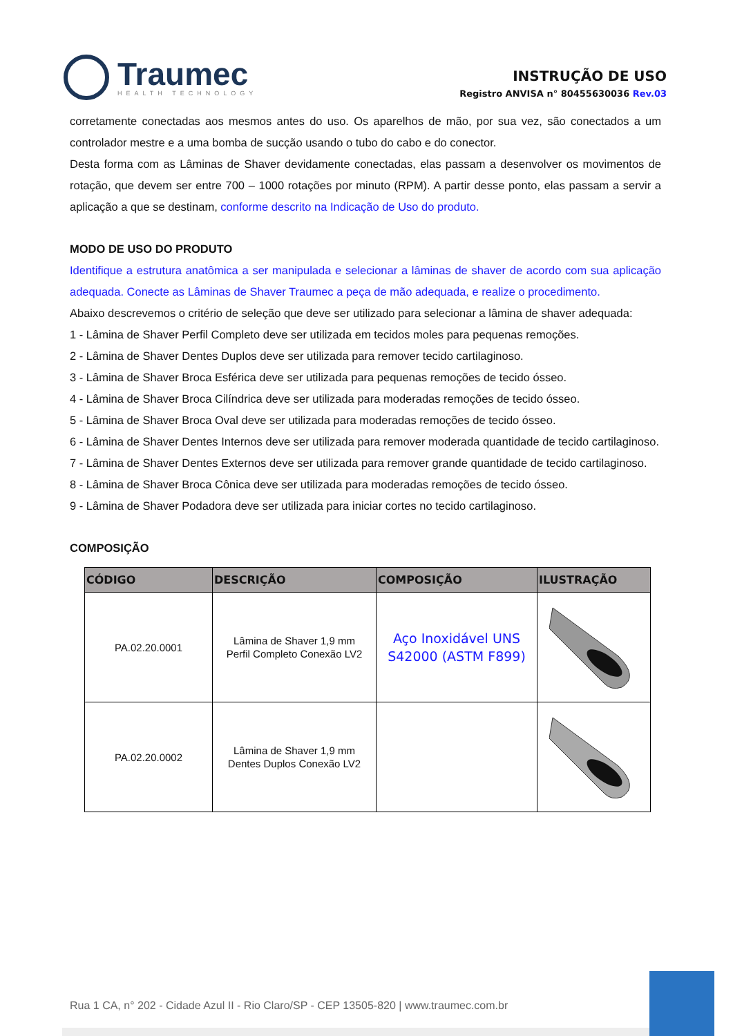Traumec
HEALTH TECHNOLOGY
INSTRUÇÃO DE USO
Registro ANVISA n° 80455630036 Rev.03
corretamente conectadas aos mesmos antes do uso. Os aparelhos de mão, por sua vez, são conectados a um controlador mestre e a uma bomba de sucção usando o tubo do cabo e do conector.
Desta forma com as Lâminas de Shaver devidamente conectadas, elas passam a desenvolver os movimentos de rotação, que devem ser entre 700 – 1000 rotações por minuto (RPM). A partir desse ponto, elas passam a servir a aplicação a que se destinam, conforme descrito na Indicação de Uso do produto.
MODO DE USO DO PRODUTO
Identifique a estrutura anatômica a ser manipulada e selecionar a lâminas de shaver de acordo com sua aplicação adequada. Conecte as Lâminas de Shaver Traumec a peça de mão adequada, e realize o procedimento.
Abaixo descrevemos o critério de seleção que deve ser utilizado para selecionar a lâmina de shaver adequada:
1 - Lâmina de Shaver Perfil Completo deve ser utilizada em tecidos moles para pequenas remoções.
2 - Lâmina de Shaver Dentes Duplos deve ser utilizada para remover tecido cartilaginoso.
3 - Lâmina de Shaver Broca Esférica deve ser utilizada para pequenas remoções de tecido ósseo.
4 - Lâmina de Shaver Broca Cilíndrica deve ser utilizada para moderadas remoções de tecido ósseo.
5 - Lâmina de Shaver Broca Oval deve ser utilizada para moderadas remoções de tecido ósseo.
6 - Lâmina de Shaver Dentes Internos deve ser utilizada para remover moderada quantidade de tecido cartilaginoso.
7 - Lâmina de Shaver Dentes Externos deve ser utilizada para remover grande quantidade de tecido cartilaginoso.
8 - Lâmina de Shaver Broca Cônica deve ser utilizada para moderadas remoções de tecido ósseo.
9 - Lâmina de Shaver Podadora deve ser utilizada para iniciar cortes no tecido cartilaginoso.
COMPOSIÇÃO
| CÓDIGO | DESCRIÇÃO | COMPOSIÇÃO | ILUSTRAÇÃO |
| --- | --- | --- | --- |
| PA.02.20.0001 | Lâmina de Shaver 1,9 mm Perfil Completo Conexão LV2 | Aço Inoxidável UNS S42000 (ASTM F899) | |
| PA.02.20.0002 | Lâmina de Shaver 1,9 mm Dentes Duplos Conexão LV2 | | |
Rua 1 CA, n° 202 - Cidade Azul II - Rio Claro/SP - CEP 13505-820 | www.traumec.com.br